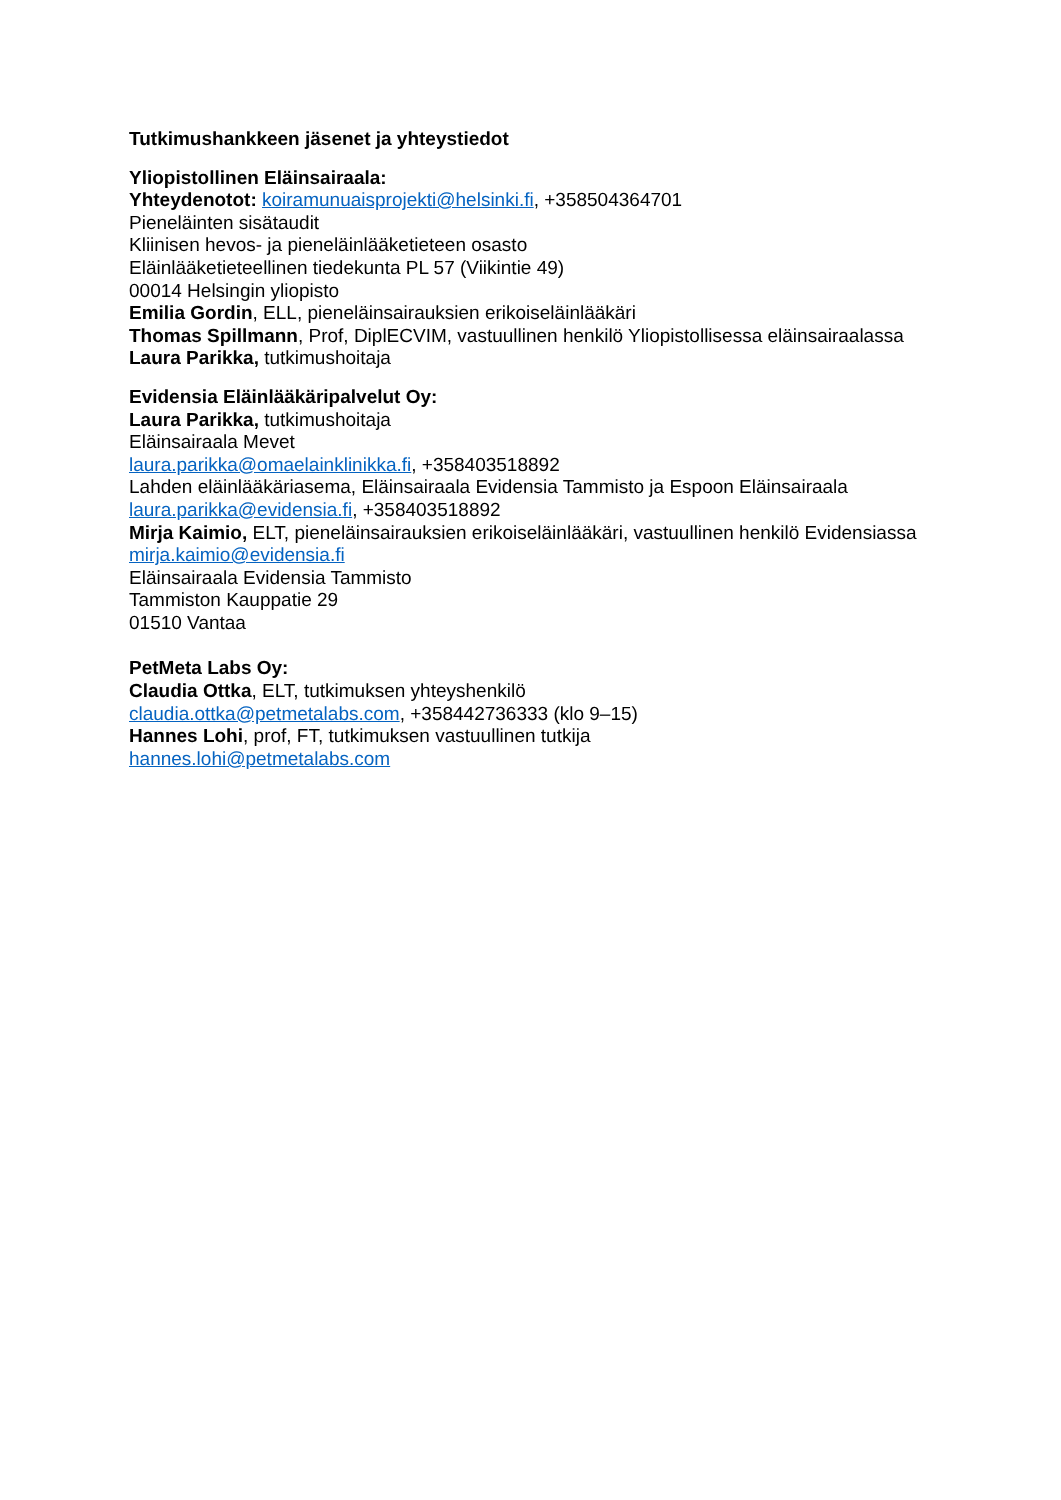Tutkimushankkeen jäsenet ja yhteystiedot
Yliopistollinen Eläinsairaala:
Yhteydenotot: koiramunuaisprojekti@helsinki.fi, +358504364701
Pieneläinten sisätaudit
Kliinisen hevos- ja pieneläinlääketieteen osasto
Eläinlääketieteellinen tiedekunta PL 57 (Viikintie 49)
00014 Helsingin yliopisto
Emilia Gordin, ELL, pieneläinsairauksien erikoiseläinlääkäri
Thomas Spillmann, Prof, DiplECVIM, vastuullinen henkilö Yliopistollisessa eläinsairaalassa
Laura Parikka, tutkimushoitaja
Evidensia Eläinlääkäripalvelut Oy:
Laura Parikka, tutkimushoitaja
Eläinsairaala Mevet
laura.parikka@omaelainklinikka.fi, +358403518892
Lahden eläinlääkäriasema, Eläinsairaala Evidensia Tammisto ja Espoon Eläinsairaala
laura.parikka@evidensia.fi, +358403518892
Mirja Kaimio, ELT, pieneläinsairauksien erikoiseläinlääkäri, vastuullinen henkilö Evidensiassa
mirja.kaimio@evidensia.fi
Eläinsairaala Evidensia Tammisto
Tammiston Kauppatie 29
01510 Vantaa
PetMeta Labs Oy:
Claudia Ottka, ELT, tutkimuksen yhteyshenkilö
claudia.ottka@petmetalabs.com, +358442736333 (klo 9–15)
Hannes Lohi, prof, FT, tutkimuksen vastuullinen tutkija
hannes.lohi@petmetalabs.com